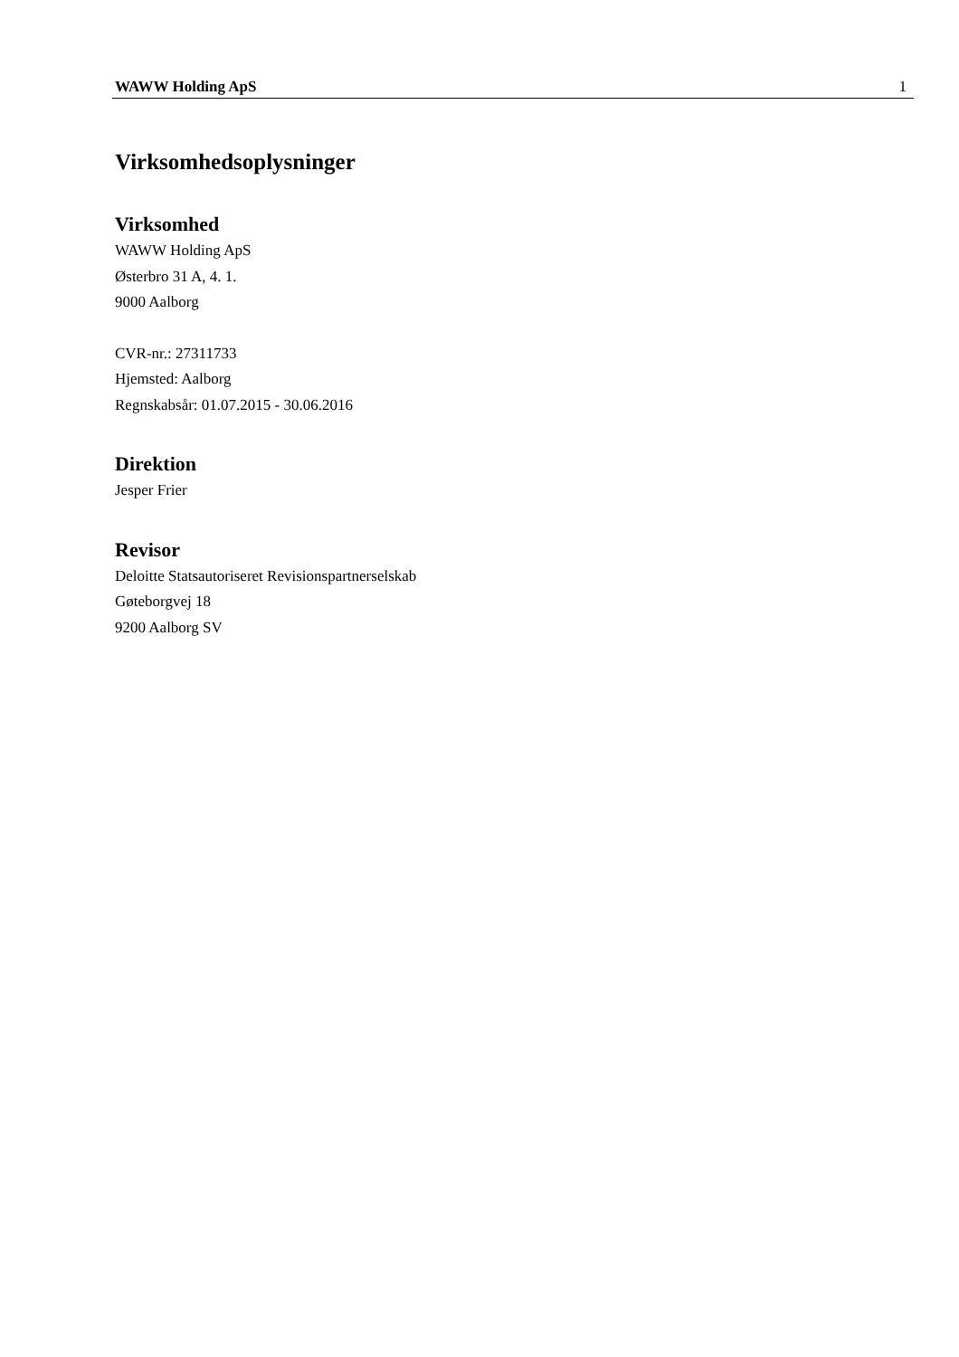WAWW Holding ApS 1
Virksomhedsoplysninger
Virksomhed
WAWW Holding ApS
Østerbro 31 A, 4. 1.
9000 Aalborg
CVR-nr.: 27311733
Hjemsted: Aalborg
Regnskabsår: 01.07.2015 - 30.06.2016
Direktion
Jesper Frier
Revisor
Deloitte Statsautoriseret Revisionspartnerselskab
Gøteborgvej 18
9200 Aalborg SV